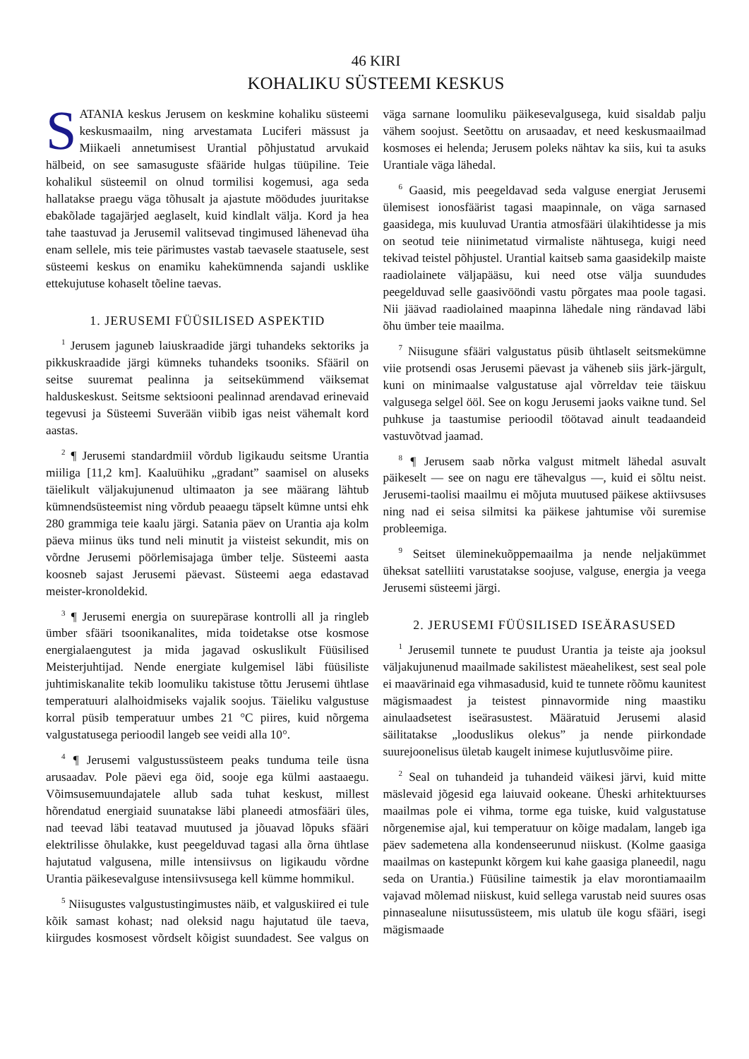46 KIRI
KOHALIKU SÜSTEEMI KESKUS
SATANIA keskus Jerusem on keskmine kohaliku süsteemi keskusmaailm, ning arvestamata Luciferi mässust ja Miikaeli annetumisest Urantial põhjustatud arvukaid hälbeid, on see samasuguste sfääride hulgas tüüpiline. Teie kohalikul süsteemil on olnud tormilisi kogemusi, aga seda hallatakse praegu väga tõhusalt ja ajastute möödudes juuritakse ebakõlade tagajärjed aeglaselt, kuid kindlalt välja. Kord ja hea tahe taastuvad ja Jerusemil valitsevad tingimused lähenevad üha enam sellele, mis teie pärimustes vastab taevasele staatusele, sest süsteemi keskus on enamiku kahekümnenda sajandi usklike ettekujutuse kohaselt tõeline taevas.
1. JERUSEMI FÜÜSILISED ASPEKTID
<sup>1</sup> Jerusem jaguneb laiuskraadide järgi tuhandeks sektoriks ja pikkuskraadide järgi kümneks tuhandeks tsooniks. Sfääril on seitse suuremat pealinna ja seitsekümmend väiksemat halduskeskust. Seitsme sektsiooni pealinnad arendavad erinevaid tegevusi ja Süsteemi Suverään viibib igas neist vähemalt kord aastas.
<sup>2</sup> ¶ Jerusemi standardmiil võrdub ligikaudu seitsme Urantia miiliga [11,2 km]. Kaaluühiku „gradant” saamisel on aluseks täielikult väljakujunenud ultimaaton ja see määrang lähtub kümnendsüsteemist ning võrdub peaaegu täpselt kümne untsi ehk 280 grammiga teie kaalu järgi. Satania päev on Urantia aja kolm päeva miinus üks tund neli minutit ja viisteist sekundit, mis on võrdne Jerusemi pöörlemisajaga ümber telje. Süsteemi aasta koosneb sajast Jerusemi päevast. Süsteemi aega edastavad meister-kronoldekid.
<sup>3</sup> ¶ Jerusemi energia on suurepärase kontrolli all ja ringleb ümber sfääri tsoonikanalites, mida toidetakse otse kosmose energialaengutest ja mida jagavad oskuslikult Füüsilised Meisterjuhtijad. Nende energiate kulgemisel läbi füüsiliste juhtimiskanalite tekib loomuliku takistuse tõttu Jerusemi ühtlase temperatuuri alalhoidmiseks vajalik soojus. Täieliku valgustuse korral püsib temperatuur umbes 21 °C piires, kuid nõrgema valgustatusega perioodil langeb see veidi alla 10°.
<sup>4</sup> ¶ Jerusemi valgustussüsteem peaks tunduma teile üsna arusaadav. Pole päevi ega öid, sooje ega külmi aastaaegu. Võimsusemuundajatele allub sada tuhat keskust, millest hõrendatud energiaid suunatakse läbi planeedi atmosfääri üles, nad teevad läbi teatavad muutused ja jõuavad lõpuks sfääri elektrilisse õhulakke, kust peegelduvad tagasi alla õrna ühtlase hajutatud valgusena, mille intensiivsus on ligikaudu võrdne Urantia päikesevalguse intensiivsusega kell kümme hommikul.
<sup>5</sup> Niisugustes valgustustingimustes näib, et valguskiired ei tule kõik samast kohast; nad oleksid nagu hajutatud üle taeva, kiirgudes kosmosest võrdselt kõigist suundadest. See valgus on väga sarnane loomuliku päikesevalgusega, kuid sisaldab palju vähem soojust. Seetõttu on arusaadav, et need keskusmaailmad kosmoses ei helenda; Jerusem poleks nähtav ka siis, kui ta asuks Urantiale väga lähedal.
<sup>6</sup> Gaasid, mis peegeldavad seda valguse energiat Jerusemi ülemisest ionosfäärist tagasi maapinnale, on väga sarnased gaasidega, mis kuuluvad Urantia atmosfääri ülakihtidesse ja mis on seotud teie niinimetatud virmaliste nähtusega, kuigi need tekivad teistel põhjustel. Urantial kaitseb sama gaasidekilp maiste raadiolainete väljapääsu, kui need otse välja suundudes peegelduvad selle gaasivööndi vastu põrgates maa poole tagasi. Nii jäävad raadiolained maapinna lähedale ning rändavad läbi õhu ümber teie maailma.
<sup>7</sup> Niisugune sfääri valgustatus püsib ühtlaselt seitsmekümne viie protsendi osas Jerusemi päevast ja väheneb siis järk-järgult, kuni on minimaalse valgustatuse ajal võrreldav teie täiskuu valgusega selgel ööl. See on kogu Jerusemi jaoks vaikne tund. Sel puhkuse ja taastumise perioodil töötavad ainult teadaandeid vastuvõtvad jaamad.
<sup>8</sup> ¶ Jerusem saab nõrka valgust mitmelt lähedal asuvalt päikeselt — see on nagu ere tähevalgus —, kuid ei sõltu neist. Jerusemi-taolisi maailmu ei mõjuta muutused päikese aktiivsuses ning nad ei seisa silmitsi ka päikese jahtumise või suremise probleemiga.
<sup>9</sup> Seitset üleminekuõppemaailma ja nende neljakümmet üheksat satelliiti varustatakse soojuse, valguse, energia ja veega Jerusemi süsteemi järgi.
2. JERUSEMI FÜÜSILISED ISEÄRASUSED
<sup>1</sup> Jerusemil tunnete te puudust Urantia ja teiste aja jooksul väljakujunenud maailmade sakilistest mäeahelikest, sest seal pole ei maavärinaid ega vihmasadusid, kuid te tunnete rõõmu kaunitest mägismaadest ja teistest pinnavormide ning maastiku ainulaadsetest iseärasustest. Määratuid Jerusemi alasid säilitatakse „looduslikus olekus” ja nende piirkondade suurejoonelisus ületab kaugelt inimese kujutlusvõime piire.
<sup>2</sup> Seal on tuhandeid ja tuhandeid väikesi järvi, kuid mitte mäslevaid jõgesid ega laiuvaid ookeane. Üheski arhitektuurses maailmas pole ei vihma, torme ega tuiske, kuid valgustatuse nõrgenemise ajal, kui temperatuur on kõige madalam, langeb iga päev sademetena alla kondenseerunud niiskust. (Kolme gaasiga maailmas on kastepunkt kõrgem kui kahe gaasiga planeedil, nagu seda on Urantia.) Füüsiline taimestik ja elav morontiamaailm vajavad mõlemad niiskust, kuid sellega varustab neid suures osas pinnasealune niisutussüsteem, mis ulatub üle kogu sfääri, isegi mägismaade